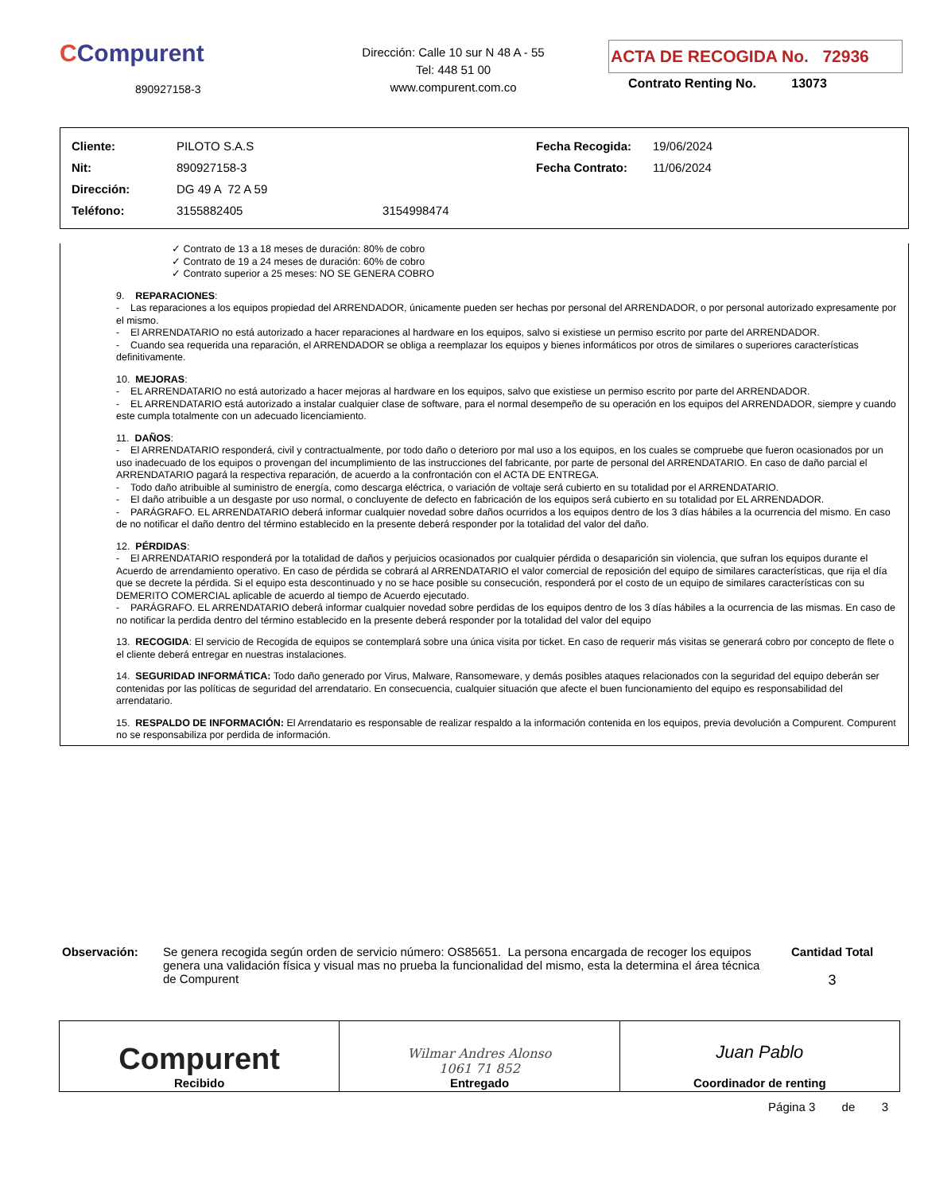CCompurent
890927158-3
Dirección: Calle 10 sur N 48 A - 55
Tel: 448 51 00
www.compurent.com.co
ACTA DE RECOGIDA No. 72936
Contrato Renting No. 13073
| Cliente: | PILOTO S.A.S | | Fecha Recogida: | 19/06/2024 |
| Nit: | 890927158-3 | | Fecha Contrato: | 11/06/2024 |
| Dirección: | DG 49 A 72 A 59 | | | |
| Teléfono: | 3155882405 | 3154998474 | | |
✓ Contrato de 13 a 18 meses de duración: 80% de cobro
✓ Contrato de 19 a 24 meses de duración: 60% de cobro
✓ Contrato superior a 25 meses: NO SE GENERA COBRO
9. REPARACIONES:
- Las reparaciones a los equipos propiedad del ARRENDADOR, únicamente pueden ser hechas por personal del ARRENDADOR, o por personal autorizado expresamente por el mismo.
- El ARRENDATARIO no está autorizado a hacer reparaciones al hardware en los equipos, salvo si existiese un permiso escrito por parte del ARRENDADOR.
- Cuando sea requerida una reparación, el ARRENDADOR se obliga a reemplazar los equipos y bienes informáticos por otros de similares o superiores características definitivamente.
10. MEJORAS:
- EL ARRENDATARIO no está autorizado a hacer mejoras al hardware en los equipos, salvo que existiese un permiso escrito por parte del ARRENDADOR.
- EL ARRENDATARIO está autorizado a instalar cualquier clase de software, para el normal desempeño de su operación en los equipos del ARRENDADOR, siempre y cuando este cumpla totalmente con un adecuado licenciamiento.
11. DAÑOS:
- El ARRENDATARIO responderá, civil y contractualmente, por todo daño o deterioro por mal uso a los equipos, en los cuales se compruebe que fueron ocasionados por un uso inadecuado de los equipos o provengan del incumplimiento de las instrucciones del fabricante, por parte de personal del ARRENDATARIO. En caso de daño parcial el ARRENDATARIO pagará la respectiva reparación, de acuerdo a la confrontación con el ACTA DE ENTREGA.
- Todo daño atribuible al suministro de energía, como descarga eléctrica, o variación de voltaje será cubierto en su totalidad por el ARRENDATARIO.
- El daño atribuible a un desgaste por uso normal, o concluyente de defecto en fabricación de los equipos será cubierto en su totalidad por EL ARRENDADOR.
- PARÁGRAFO. EL ARRENDATARIO deberá informar cualquier novedad sobre daños ocurridos a los equipos dentro de los 3 días hábiles a la ocurrencia del mismo. En caso de no notificar el daño dentro del término establecido en la presente deberá responder por la totalidad del valor del daño.
12. PÉRDIDAS:
- El ARRENDATARIO responderá por la totalidad de daños y perjuicios ocasionados por cualquier pérdida o desaparición sin violencia, que sufran los equipos durante el Acuerdo de arrendamiento operativo. En caso de pérdida se cobrará al ARRENDATARIO el valor comercial de reposición del equipo de similares características, que rija el día que se decrete la pérdida. Si el equipo esta descontinuado y no se hace posible su consecución, responderá por el costo de un equipo de similares características con su DEMERITO COMERCIAL aplicable de acuerdo al tiempo de Acuerdo ejecutado.
- PARÁGRAFO. EL ARRENDATARIO deberá informar cualquier novedad sobre perdidas de los equipos dentro de los 3 días hábiles a la ocurrencia de las mismas. En caso de no notificar la perdida dentro del término establecido en la presente deberá responder por la totalidad del valor del equipo
13. RECOGIDA: El servicio de Recogida de equipos se contemplará sobre una única visita por ticket. En caso de requerir más visitas se generará cobro por concepto de flete o el cliente deberá entregar en nuestras instalaciones.
14. SEGURIDAD INFORMÁTICA: Todo daño generado por Virus, Malware, Ransomeware, y demás posibles ataques relacionados con la seguridad del equipo deberán ser contenidas por las políticas de seguridad del arrendatario. En consecuencia, cualquier situación que afecte el buen funcionamiento del equipo es responsabilidad del arrendatario.
15. RESPALDO DE INFORMACIÓN: El Arrendatario es responsable de realizar respaldo a la información contenida en los equipos, previa devolución a Compurent. Compurent no se responsabiliza por perdida de información.
Observación: Se genera recogida según orden de servicio número: OS85651. La persona encargada de recoger los equipos genera una validación física y visual mas no prueba la funcionalidad del mismo, esta la determina el área técnica de Compurent
Cantidad Total
3
Compurent
Recibido
Wilmar Andres Alonso
1061 71 852
Entregado
Juan Pablo
Coordinador de renting
Página 3 de 3